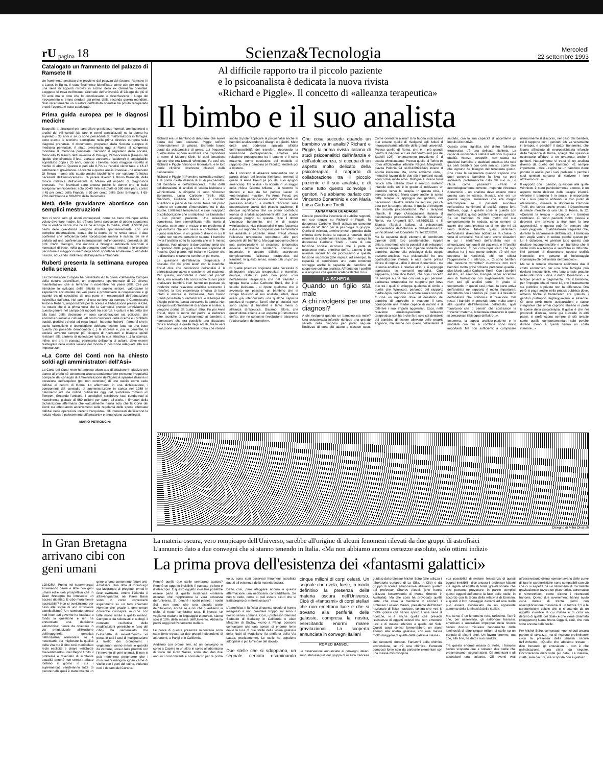rU pagina 18 Scienza&Tecnologia Mercoledì
22 settembre 1993
Catalogato un frammento del palazzo di Ramsete III
Un frammento smaltato che proviene dal palazzo del faraone Ramsete III a Luxor, in Egitto, è stato finalmente identificato come tale per merito di una serie di appunti ritrovati in archivi della ex Germania orientale. L'oggetto si trova nell'Istituto Orientale dell'università di Cicago da più di 50 anni ma le note che lo descrivevano e descrivevano il luogo del ritrovamento si erano perdute già prima della seconda guerra mondiale. Solo recentemente un curatore dell'Istituto orientale ha potuto recuperarle e così l'oggetto è stato catalogato.
Prima guida europea per le diagnosi mediche
Ecografia a ultrasuoni per controllare gravidanze normali, amniocentesi e analisi dei villi coriali (da fare in centri specializzati) se la donna ha superato i 35 anni o se ci sono precedenti di malformazioni in famiglia: sono queste le tecniche consigliate nella prima direttiva europea sulla diagnosi prenatale. Il documento, preparato dalla Società europea di medicina perinatale, è stato presentato oggi a Roma al congresso mondiale di medicina perinatale. Secondo il segretario della società, Giancarlo Di Renzo dell'università di Perugia, l'amniocentesi (l'analisi del liquido che circonda il feto, estratto attraverso l'addome) è consigliabile soprattutto dopo i 35 anni, quando i benefici sono maggiori rispetto al rischio di aborto. Questo è pari allo 0,7% se l'analisi viene fatta a 15-17 settimane di gravidanza. «Accanto a queste analisi invasive - ha osservato Di Renzo - sono allo studio analisi biochimiche per valutare l'effettiva necessità dell'amniocentesi». Di parere diverso è Bruno Brambati, della clinica ostetrica dell'università di Milano ed esperto di diagnostica prenatale. Per Brambati sono ancora poche le donne che in Italia scelgono l'amniocentesi: solo 30-40 mila sul totale di 560 mila parti, contro il 45 per cento della Francia, il 50 per cento della Gran Bretagna, il 65-70% dell'Olanda e l'80-85% della Danimarca.
Metà delle gravidanze abortisce con semplici mestruazioni
Non ci sono solo gli aborti consapevoli, come sa bene chiunque abbia voluto diventare madre. Ma c'è una forma particolare di aborto spontaneo che si verifica senza che ce se ne accorga. In media, infatti, il 50/60 per cento delle gravidanze vengono abortite spontaneamente, con una semplice mestruazione, senza che la donna se ne renda conto. Il dato conferma che l'efficienza della riproduzione umana è scarsa. Se ne è parlato ad una conferenza internazionale sull'endometrio, presieduta dal prof. Carlo Flamigni, che riunisce a Bologna autorevoli scienziati e ricercatori di base, nella quale vengono confrontati i metodi e le tecniche per ridurre il maggior numero degli aborti spontanei ed elevare quello delle nascite, riducendo i fallimenti dell'impianto embrionale.
Ruberti presenta la settimana europea della scienza
La Commissione Europea ha presentato ieri la prima «Settimana Europea della cultura scientifica», un programma sperimentale di 22 diverse manifestazioni che si terranno in novembre nei paesi della Cee per stimolare lo sviluppo delle attività in questo settore, valorizzare le esperienze accumulate nei vari paesi e promuovere la cooperazione e gli scambi tra gli specialisti da una parte e i responsabili dell'educazione scientifica dall'altra. Nel corso di una conferenza-stampa, il Commissario Antonio Ruberti, responsabile per la ricerca e l'educazione presso la Cee, ha notato che è la prima volta che la Comunità prende un'iniziativa di questo genere nel campo dei rapporti tra scienza e cultura e ha detto che alla base della decisione vi sono considerazioni sia politiche, che economico-sociali e culturali. «Il costo crescente della ricerca e i problemi sociali, giuridici ed etici ad essa legati - ha detto Ruberti - fanno sì che le scelte scientifiche e tecnologiche debbano essere fatte su una base quanto più possibile democratica (...) le imprese e, più in generale, la società avranno sempre più bisogno di ricercatori e bisogna quindi restituire alla carriera di ricercatore tutta la sua attrattiva (...) la scienza, infine, che era in passato patrimonio dell'uomo di cultura, deve essere reintegrata nella nostra visione del mondo in posizione adeguata alla sua importanza».
«La Corte dei Conti non ha chiesto soldi agli amministratori dell'Asi»
La Corte dei Conti «non ha emesso alcun atto di citazione in giudizio per danno all'erario né tantomeno alcuna condanna» per presunte irregolarità compiute dal consiglio di amministrazione dell'Agenzia spaziale italiana in occasione dell'acquisto (poi non concluso) di uno stabile come sede dell'Asi al centro di Roma. Lo affermano, in una dichiarazione, i componenti del consiglio di amministrazione in carica nel 1988 in riferimento ad una notizia pubblicata oggi dal quotidiano romano «Il Tempo». Secondo l'articolo, i consiglieri sarebbero stati condannati al risarcimento globale di 550 milioni per danni all'erario. I firmatari della dichiarazione affermano che «attualmente risulta solo che la Corte dei Conti sta effettuando accertamenti sulla regolarità delle spese effettuate dall'Asi nelle operazioni inerenti l'acquisto». Gli interessati definiscono la notizia «falsa e palesemente diffamatoria» e annunciano azioni legali.
MARIO PETRONCINI
Al difficile rapporto tra il piccolo paziente
e lo psicoanalista è dedicata la nuova rivista
«Richard e Piggle». Il concetto di «alleanza terapeutica»
Il bimbo e il suo analista
Richard era un bambino di dieci anni che aveva paura dei suoi coetanei. Piggle soffriva tremendamente di gelosia. Entrambi furono curati da psicoanalisti di genio. Lui frequentò quell'austera signora austriaca che rispondeva al nome di Melanie Klein, lei quel fantasioso signore che era Donald Winnicott. Fu così che Richard e Piggle finirono in letteratura, e le loro storie cliniche divennero classici della psicoanalisi.
Richard e Piggle (Il Pensiero scientifico editore) è la prima rivista italiana di studi psicoanalitici del bambino e dell'adolescente, frutto della collaborazione di analisti di scuola kleiniana e winnicottiana. A dirigerla ci sono Vincenzo Bonaminio, Luisa Carbone Tirelli, Aldo Giannotti, Giuliana Milana e il comitato scientifico è pieno di bei nomi. Tema del primo numero un concetto d'intersezione tra le due scuole. L'alleanza terapeutica, e cioè il rapporto di collaborazione che si stabilisce tra l'analista e il suo piccolo paziente. Una relazione complessa, ben esemplificata nella storia di Antonio, sette anni e mezzo e un problema di pipì notturna che non riesce a controllare. Nel «gioco analitico», in un giorno di diluvio in cui la madre non voleva portarlo in seduta, il bambino invita l'analista sotto la coperta che si è messo addosso. Vuol giocare ai due cowboy amici che si riparano dalla pioggia sotto una capanna di frasche. Quel giorno, «gli Indiani e i Cobra» che lo disturbano si faranno sentire un po' meno.
La questione dell'alleanza terapeutica è cruciale. Fin dai primi lavori con le isteriche, Freud dice che condizione dell'analisi è la partecipazione attiva e cosciente del paziente. Per questo, nonostante il caso del piccolo Hans, era arrivato alla conclusione di non poter analizzare bambini. Non hanno un passato da trasferire nella relazione analitica attraverso il transfert: la loro esperienza emotiva di base infatti è ancora in formazione. Non hanno grandi possibilità di verbalizzare, e la terapia del disagio psichico passa attraverso la parola. Non scelgono volontariamente di andare in analisi, ci vengono portati da qualcun altro. Fu poi Anna Freud, dopo la morte del padre, a elaborare altre tecniche di avvicinamento ai bambini; a riconoscere che era possibile una situazione clinica analoga a quella degli adulti. Ma la vera rivoluzione venne da Melanie Klein che ritenne subito di poter applicare la psicoanalisi anche ai bambini analizzandone i disegni e i giochi. Klein dette una poderosa spallata all'idea dell'impossibilità del transfert, riportando la formazione dell'esperienza emotiva alla relazione precocissima tra il lattante e il seno materno, come costitutiva del modello di rapporto che il bambino (e l'adulto) tenderà poi a ripetere.
Ma il concetto di alleanza terapeutica non è parola chiave del lessico kleiniano, semmai di quello di Anna Freud (e poi dei suoi epigoni americani). Tra le due - lo ricorda in un saggio della rivista Gianna Milana - lo scontro fu titanico e tale da far parlare Lacan di «meravigliosa rivalità». Fu Anna Freud, più attenta alla partecipazione dell'io cosciente nel processo analitico, a mettere l'accento sulla cooperazione attiva del piccolo paziente. È dunque significativo che un primo contributo teorico di analisti appartenenti alle due scuole avvenga proprio su questo. Dice il dottor Vincenzo Bonaminio, che è di scuola winnicottiana: «La psicoanalisi è una faccenda a due, un rapporto di cooperazione asimmetrica tra analista e paziente. Anna Freud riferiva l'alleanza terapeutica soprattutto alle parti coscienti del bambino. Ma oggi sappiamo che la sua partecipazione al processo terapeutico avviene attraverso tendenze conscie e inconscie, e appare difficile scorporare completamente l'alleanza terapeutica dal transfert. In questo senso, siamo tutti un po' più kleiniani».
Di quella polemica originaria sulla necessità di distinguere alleanza terapeutica e transfert, dunque, resta in piedi ben poco. «Sia nell'alleanza terapeutica che nel transfert - spiega Maria Luisa Carbone Tirelli, che è di scuola kleiniana - si ripete qualcosa che è avvenuto nel passato: un bambino che si rivolge fiducioso al suo analista, infatti, deve avere già interiorizzato una qualche capacità positiva di rapporto. Tant'è che gli autistici non sono capaci di transfert e tanto meno di alleanza terapeutica. Diciamo, allora, che quest'ultima attiene a un aspetto più strutturato dell'io, che ne consente l'evoluzione attraverso l'elaborazione del transfert».
Che cosa succede quando un bambino va in analisi? Richard e Piggle, la prima rivista italiana di studi psicoanalitici dell'infanzia e dell'adolescenza, si occupa di un aspetto molto delicato della psicoterapia: il rapporto di collaborazione tra il piccolo paziente e il suo analista, e di come tutto questo coinvolge i genitori. Ne abbiamo parlato con Vincenzo Bonaminio e con Maria Luisa Carbone Tirelli.
ANNAMARIA GUADAGNI
Circa le possibilità inconscie di stabilire rapporti, nel suo saggio su Richard e Piggle, la dottoressa Carbone Tirelli utilizza un concetto usato da W. Bion per la psicologia di gruppo. Quello di valenza, termine preso a prestito dalla chimica dove indica la capacità naturale degli elementi di combinarsi tra loro. Bion - spiega la dottoressa Carbone Tirelli - parla di una funzione sociale inconscia che è parte di un'aspetto molto primitivo dell'io. L'uomo è un animale sociale fin da piccolissimo e questa funzione inconscia (che implica, ad esempio, la capacità di condividere uno stato emotivo) sorregge anche la capacità del bambino di cooperare col suo analista. Affrontando i conflitti e le angosce che questo scatena dentro di lui.
LA SCHEDA
Quando un figlio sta male
A chi rivolgersi per una diagnosi?
A chi rivolgersi quando un bambino sta male? Una psicoterapia infantile richiede una grande serietà nella diagnosi per poter seguire l'indirizzo di cura più adatto a ciascun caso. Come orientarsi allora? Una buona indicazione può essere quella di rivolgersi agli istituti di neuropsichiatria infantile delle grandi università. Presso quello di Roma, che è il più grande centro di diagnosi e cura del centro-sud (via dei Sabelli 108), l'orientamento prevalente è di scuola winnicottiana. Presso quello di Torino (si trova all'Ospedale infantile Regina Margherita, piazza Polonia 94 tel.011/6927242) invece di scuola kleiniana. Ma, come abbiamo visto, i metodi di lavoro delle due più importanti scuole sono ormai molto affini. Bologna è invece forse l'unica città italiana dove il servizio materno infantile delle Usl è in grado di indirizzare un bambino verso la terapia. In questa città, il servizio pubblico finora copre anche la spesa delle terapie di appoggio dei genitori, ove necessario. Un'altra strada da seguire, per chi opta per la terapia privata, è quella di rivolgersi alle società psicoanalitiche. Per i terapeuti infantili, la Aippi (Associazione italiana di psicoterapia psicoanalitica infantile, kleiniana) Roma, via Ungarelli 5/7, tel.8600132; e la Sippsia (Società italiana di psicoterapia psicoanalitica dell'infanzia e dell'adolescenza, winnicottiana) via Donatello 79, tel.3236358.
Ma la capacità degli elementi di combinarsi dipende dalle loro caratteristiche. Appare chiaro, insomma, che la possibilità di sviluppare l'alleanza terapeutica non dipende soltanto dal bambino: attiene alla psicologia della coppia paziente-analista. «La psicoanalisi ha una contraddizione interna: è nata come pratica clinica di coppia - dice il dottor Bonaminio - ma la teoria analitica è relativa all'io, e si appoggia soprattutto su concetti monadici. Oggi sappiamo, come dice Balint, che ogni concetto ha sempre a che fare con una o più persone. L'alleanza terapeutica ne suppone per forza due tra i quali si sviluppa qualcosa di simile a quella che Winnicott, parlando del rapporto madre-figlio, definisce un amore senza scrupoli. E cioè un rapporto dove al desiderio del bambino di aggredire e svuotare il seno corrisponde una madre capace di nutrirlo e di tollerare i suoi impulsi aggressivi. Ecco, nella relazione analista-paziente, l'alleanza terapeutica non ha a che fare solo col desiderio del bambino di essere alleviato delle proprie angosce, ma anche con quello dell'analista di aiutarlo, con la sua capacità di accettarne gli impulsi distruttivi».
Questo però significa che dietro l'alleanza terapeutica c'è una delicata alchimia. La capacità inconscia di stabilire relazioni di questa qualità, «senza scrupoli», non scatta tra qualsiasi bambino e qualsiasi analista. Ma solo tra certi bambini con certi analisti, come dire che ognuno ha bisogno del terapeuta giusto. Che cosa fa un'analista quando capisce che quel concreto bambino fa leva su parti sofferenti, problematiche ostili del suo io. Lo rifiuta come paziente? «Farlo è deontologicamente corretto - risponde Vincenzo Bonaminio - un analista deve essere molto onesto con se stesso. Musatti, che era un grande saggio, sosteneva che era meglio interrompere se il paziente suscitava nell'analista sentimenti di ostilità troppo forti. Tuttavia, oggi, a queste cose si guarda con meno rigidità: questi problemi sono più gestibili. Se un bambino mi irrita molto col suo comportamento in seduta, cerco sempre di capire che cosa proietta su di me che mi dà tanto fastidio. Talvolta questi sentimenti dell'analista diventano addirittura la chiave di volta di un'analisi. Ma ci sono anche situazioni in cui i sentimenti dell'analista non si sintonizzano con quelli del paziente, e lì l'analisi non procede. È poi comunque vero che ogni analista ha il suo punto debole: c'è chi non sopporta la ripetitività, chi non tollera l'aggressività o il silenzio...». Ci sono bambini che nessuno vorrebbe? «Lavorare con certi bambini molto gravi richiede particolari qualità - dice Maria Luisa Carbone Tirelli - Con i bambini autistici, ad esempio, bisogna saper accettare anni di frustrazioni con miglioramenti minimi. Non tutti gli analisti sono in grado di sopportarlo. In questi casi, infatti, la parte attiva dell'analista nel rapporto è molto importante: soprattutto con i bambini più gravi è il desiderio dell'analista che stabilisce la relazione. Del resto, i bambini in generale sono molto attenti alla qualità dell'attenzione dell'adulto, quel "qualcuno che ti pensa" che costituisce la "reverie" materna, la fantasia attraverso la quale si percepisce il bisogno dell'altro...».
Insomma, la coppia analista-paziente e le modalità con cui si combina sono molto importanti. Ma non sufficienti: a complicare ulteriormente il discorso, nel caso dei bambini, c'è il rapporto con i genitori. Chi va veramente in terapia, e perché? Il dottor Bonaminio, che lavora all'Istituto di neuropsichiatria infantile della Sapienza di Roma, spiega che spesso è necessario affidare a un terapeuta anche i genitori. Naturalmente si tratta di un analista diverso da quello del bambino. «È sempre importante - dice - capire se un bambino viene portato in analisi per i suoi problemi o perché i suoi genitori cercano di risolvere i loro attraverso di lui».
Il rapporto con i genitori, questione alla quale Winnicott è stato particolarmente attento, è un aspetto molto delicato delle terapie infantili. «Mentre il bambino è in analisi, è importante che i suoi genitori abbiano un loro punto di riferimento», osserva la dottoressa Carbone Tirelli, che lavora anche presso il Dipartimento di salute mentale di una Usl di Roma, la 12. «Durante la terapia - prosegue - i bambini cambiano. Ci sono pazienti molto passivi e depressi che arrivano a tirar fuori la loro aggressività, e questo può far pensare che siano peggiorati. È abbastanza frequente che, durante la separazione dall'analista, il bambino non voglia venire in seduta perché questo per lui è doloroso. Ai genitori tutto questo può risultare incomprensibile e un bambino che li sente ostili alla terapia è senz'altro in difficoltà. Nei genitori si riscontrano spesso ostilità inconscie, che portano al boicottaggio inconsapevole dell'analisi del bambino».
Ma se le terapie diventano addirittura due il costo economico per una sola famiglia può rivelarsi insostenibile. «Ho fatto terapie gratuite nelle istituzioni - dice il dottor Bonaminio - e terapie private a pagamento. Per il bambino, per l'impegno che ci mette lui, che il trattamento sia pubblico o privato non fa differenza. Ora però si paga anche nella pratica pubblica dove, almeno finché il trattamento era gratuito, i genitori purtroppo largheggiavano in assenze. Ci sono però molte assicurazioni e casse integrative che ormai coprono almeno in parte le spese della psicoterapia. Il guaio è che nei protocolli d'intesa, come già succede in altri paesi, si preferiscono sempre di più terapie come quelle comportamentali: solo perché durano meno e quindi hanno un costo inferiore...»
Disegno di Mitra Divshali
In Gran Bretagna arrivano cibi con geni umani
LONDRA. Presto nei supermercati arriveranno carne e latte con geni umani ed è una prospettiva che in Gran Bretagna ha innescato un acceso dibattito: È cibo moralmente accettabile? Non ci avviciniamo per caso alle soglie di uno strisciante cannibalismo? Un comitato creato «ad hoc» dal governo ha studiato a fondo la questione e ieri ha annunciato una decisione salomonica: niente da obiettare in via pregiudiziale all'irruzione dell'ingegneria genetica nell'industria alimentare se è necessario per migliorare la qualità della vita ma il cibo così manipolato rechi esplicite e chiare «etichette d'avvertimento». Nel Regno Unito il problema è diventato di scottante attualità perché non sembra affatto lontano il giorno in cui i supermercati venderanno latte di pecore nelle quali è stato inserito un gene umano contenente fattori anti-emofiliaci. Una ditta di Edinburgo sta lavorando al progetto, ormai in fase avanzata. Anche l'Olanda è all'avanguardia: nei Paesi Bassi sono in corso controversi esperimenti su un toro chiamato Herman che grazie a geni umani dovrebbe concepire mucche con latte molto simile a quello umano. Composto da scienziati e teologi, il comitato «sull'etica delle modificazioni genetiche e l'uso del cibo» ha sentenziato che l'«etichetta di avvertimento» va posta in tutti i casi di manipolazione a livello dei cromosomi: i vegetariani vanno messi in guardia da verdure, uova o latte prodotti con l'intervento di geni animali. E non si può nemmeno pretendere che i musulmani mangino ignari carne di vitello con i geni del suino, violando così i dettami del Corano.
La materia oscura, vero rompicapo dell'Universo, sarebbe all'origine di alcuni fenomeni rilevati da due gruppi di astrofisici
L'annuncio dato a due convegni che si stanno tenendo in Italia. «Ma non abbiamo ancora certezze assolute, solo ottimi indizi»
La prima prova dell'esistenza dei «fantasmi galattici»
Perché quelle due stelle sembrano quattro? Perché un oggetto invisibile è passato tra loro e il telescopio. E questo oggetto invisibile potrebbe essere parte di quella misteriosa «materia oscura» che rappresenta la vera sostanza dell'universo. Sì, perché i nostri pianeti, i nostri Soli, non sono che una piccola parte dell'Universo, anche se a noi che guardiamo in cielo, di notte, sembrano tutto. E invece, se vogliamo tradurlo in linguaggio elettorale, siamo solo il 10% della massa dell'Universo. Abbiamo pochi seggi nel Parlamento stellare.
Le prove di questa presenza minoritaria sono state forse trovate da due gruppi indipendenti di astronomi, a Parigi e in California.
Andiamo con ordine. Ieri, ad un convegno in corso a Capri e in un altro in corso al laboratorio di fisica del Gran Sasso, sono stati dati due annunci concomitanti e coincidenti: per la prima volta, sono stati osservati fenomeni astrofisici dovuti all'esistenza della materia oscura.
Detto così, pare aleggiare attorno a questa affermazione una nebbiolina contraddittoria. Se non si vede, come si può essere sicuri che si tratti proprio di materia oscura?
L'astrofisica e la fisica di questo secolo ci hanno insegnato a non prendere troppo sul serio il nostro senso comune. Così, i professori Bernard Sadoulet di Berkeley in California e Alain Milsztain di Saclay, vicino a Parigi, possono comunicare che una specie di enorme lente deviò la luce di due stelle della vicina galassia della Nubi di Magellano (la periferia della Via Lattea, praticamente). Le stelle ne appaiono sdoppiate o più luminose del dovuto.
Due stelle che si sdoppiano, un segnale cercato esaminando cinque milioni di corpi celesti. Un segnale che rivela, forse, in modo definitivo la presenza della materia oscura nell'Universo. Cioè di «fantasmi» di corpi stellari che non emettono luce e che si trovano alla periferia delle galassie, compresa la nostra, esercitando enormi maree gravitazionali. La scoperta annunciata in convegni italiani
ROMEO BASSOLI
Le osservazioni annunciate ai convegni italiani sono stati eseguiti dal gruppo di ricerca francese guidato dal professor Michel Spiro (che utilizza il laboratorio europeo di La Silla, in Cile) e dal gruppo di ricerca americano-australiano guidato dal professor Charles Alcock (che hanno utilizzato l'osservatorio di Monte Stromio in Australia). Ma che cosa ha provocato quella lente, che cosa la mantiene in azione? Il professor Luciano Maiani, presidente dell'Istituto nazionale di fisica nucleare, spiega che «tra le molte ipotesi che hanno spinto a una serie di ricerche, vi è anche quella che prevede l'esistenza di oggetti celesti che non emettono luce e di massa inferiore a quella del Sole. Questi corpi celesti formerebbero un alone attorno alla nostra galassia, con una massa molto maggiore di quella della galassia stessa».
Dei fantasmi, dunque. Fantasmi dalla chimica sconosciuta, se c'è una chimica. Fantasmi composti forse solo da particelle elementari con una massa microscopica.
«La possibilità di rivelare l'esistenza di questi oggetti invisibili - dice ancora il professor Maiani - è legata all'effetto di lente gravitazionale che essi possono provocare: in parole semplici questi oggetti deflettono la luce delle stelle, in accordo con la teoria della relatività di Einstein, e quindi il loro passaggio davanti ad una stella può essere evidenziato da un apparente aumento della luminosità della stella».
Ma, certo, è un fenomeno raro, rarissimo. Tant'è che, per osservarlo, gli astronomi francesi, americani e australiani impegnati nella ricerca hanno dovuto misurare l'andamento della luminosità di oltre cinque milioni di stelle su un periodo di alcuni anni. Un lavoro enorme, ma che, alla fine, ha dato i suoi risultati.
Tra questa enorme massa di stelle, i francesi hanno scoperto due e soltanto due stelle che presentavano i segnali attesi. Gli americani e gli australiani una soltanto. Gli eventi visti all'osservatorio cileno «presentavano delle curve di luce le caratteristiche sono compatibili con ciò che ci si aspetta da un fenomeno di microlente gravitazionale (avvec un picco unico, acromatico e simmetrico», come dicono i ricercatori francesi. Questi due avvenimenti hanno avuto «una durata di trenta giorni con un'amplificazione massima di un fattore 2,5 e le caratteristiche tipiche che ci si attende da un oggetto invisibile la cui massa è di circa un decimo di quella del Sole» e che viene chiamato («l'oggetto») Nana Bruna Oggetti, cioè, che non sono ancora delle stelle.
Per Michel Spiro, comunque, «non si può ancora parlare di certezza, ma di risultato preliminare» circa la presenza della massa oscura nell'Universo. «Quello che abbiamo trovato - dice frenando gli entusiasmi - non è che un'indicazione, una pista da seguire. Occorreranno dieci volte più dati». La materia, infatti, sarà oscura, ma scoprirla non è gratuito.